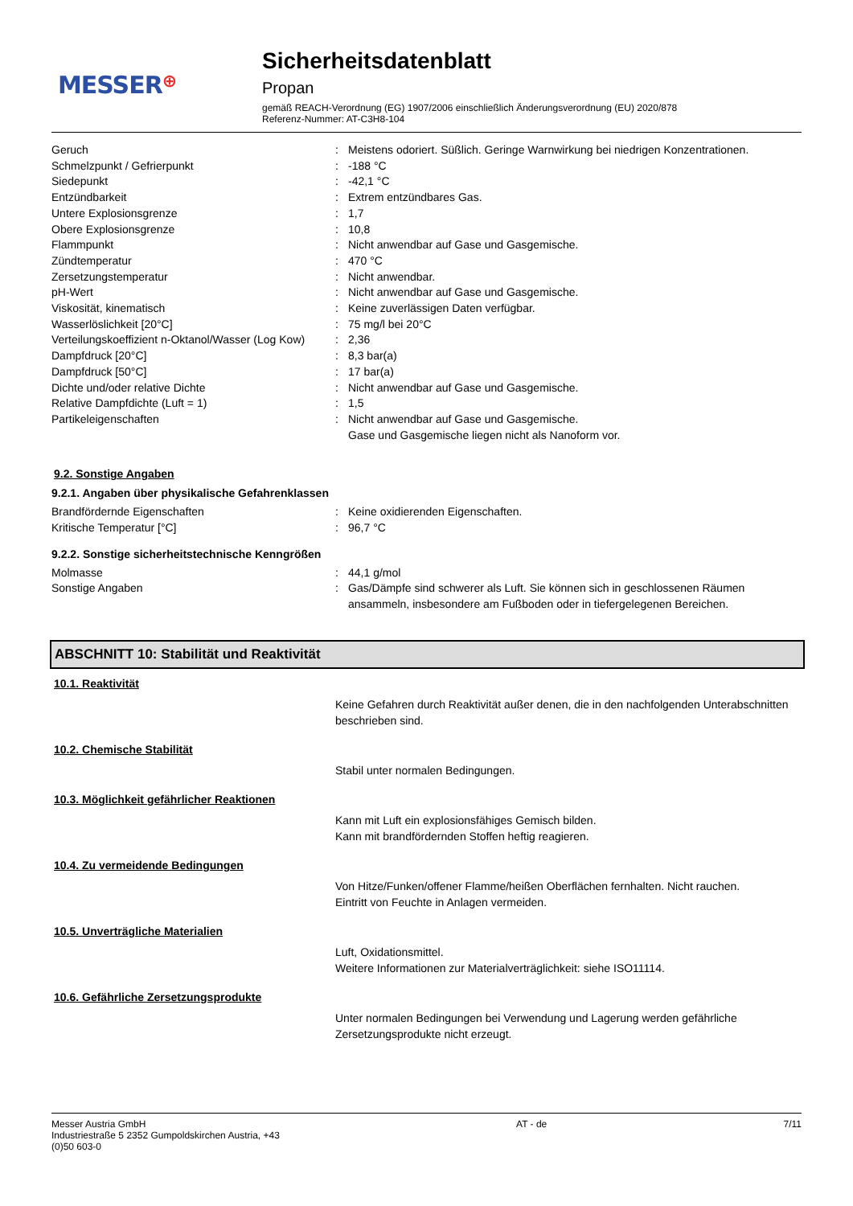MESSER⊕
Sicherheitsdatenblatt
Propan
gemäß REACH-Verordnung (EG) 1907/2006 einschließlich Änderungsverordnung (EU) 2020/878
Referenz-Nummer: AT-C3H8-104
| Geruch | : | Meistens odoriert. Süßlich. Geringe Warnwirkung bei niedrigen Konzentrationen. |
| Schmelzpunkt / Gefrierpunkt | : | -188 °C |
| Siedepunkt | : | -42,1 °C |
| Entzündbarkeit | : | Extrem entzündbares Gas. |
| Untere Explosionsgrenze | : | 1,7 |
| Obere Explosionsgrenze | : | 10,8 |
| Flammpunkt | : | Nicht anwendbar auf Gase und Gasgemische. |
| Zündtemperatur | : | 470 °C |
| Zersetzungstemperatur | : | Nicht anwendbar. |
| pH-Wert | : | Nicht anwendbar auf Gase und Gasgemische. |
| Viskosität, kinematisch | : | Keine zuverlässigen Daten verfügbar. |
| Wasserlöslichkeit [20°C] | : | 75 mg/l bei 20°C |
| Verteilungskoeffizient n-Oktanol/Wasser (Log Kow) | : | 2,36 |
| Dampfdruck [20°C] | : | 8,3 bar(a) |
| Dampfdruck [50°C] | : | 17 bar(a) |
| Dichte und/oder relative Dichte | : | Nicht anwendbar auf Gase und Gasgemische. |
| Relative Dampfdichte (Luft = 1) | : | 1,5 |
| Partikeleigenschaften | : | Nicht anwendbar auf Gase und Gasgemische. Gase und Gasgemische liegen nicht als Nanoform vor. |
9.2. Sonstige Angaben
9.2.1. Angaben über physikalische Gefahrenklassen
| Brandfördernde Eigenschaften | : | Keine oxidierenden Eigenschaften. |
| Kritische Temperatur [°C] | : | 96,7 °C |
9.2.2. Sonstige sicherheitstechnische Kenngrößen
| Molmasse | : | 44,1 g/mol |
| Sonstige Angaben | : | Gas/Dämpfe sind schwerer als Luft. Sie können sich in geschlossenen Räumen ansammeln, insbesondere am Fußboden oder in tiefergelegenen Bereichen. |
ABSCHNITT 10: Stabilität und Reaktivität
10.1. Reaktivität
Keine Gefahren durch Reaktivität außer denen, die in den nachfolgenden Unterabschnitten beschrieben sind.
10.2. Chemische Stabilität
Stabil unter normalen Bedingungen.
10.3. Möglichkeit gefährlicher Reaktionen
Kann mit Luft ein explosionsfähiges Gemisch bilden.
Kann mit brandfördernden Stoffen heftig reagieren.
10.4. Zu vermeidende Bedingungen
Von Hitze/Funken/offener Flamme/heißen Oberflächen fernhalten. Nicht rauchen.
Eintritt von Feuchte in Anlagen vermeiden.
10.5. Unverträgliche Materialien
Luft, Oxidationsmittel.
Weitere Informationen zur Materialverträglichkeit: siehe ISO11114.
10.6. Gefährliche Zersetzungsprodukte
Unter normalen Bedingungen bei Verwendung und Lagerung werden gefährliche Zersetzungsprodukte nicht erzeugt.
Messer Austria GmbH
Industriestraße 5 2352 Gumpoldskirchen Austria, +43
(0)50 603-0
AT - de 7/11